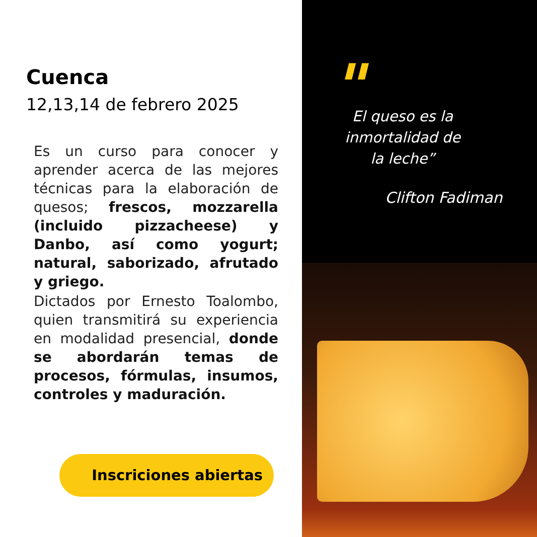Cuenca
12,13,14 de febrero 2025
Es un curso para conocer y aprender acerca de las mejores técnicas para la elaboración de quesos; frescos, mozzarella (incluido pizzacheese) y Danbo, así como yogurt; natural, saborizado, afrutado y griego.
Dictados por Ernesto Toalombo, quien transmitirá su experiencia en modalidad presencial, donde se abordarán temas de procesos, fórmulas, insumos, controles y maduración.
Inscriciones abiertas
"
El queso es la inmortalidad de la leche”
Clifton Fadiman